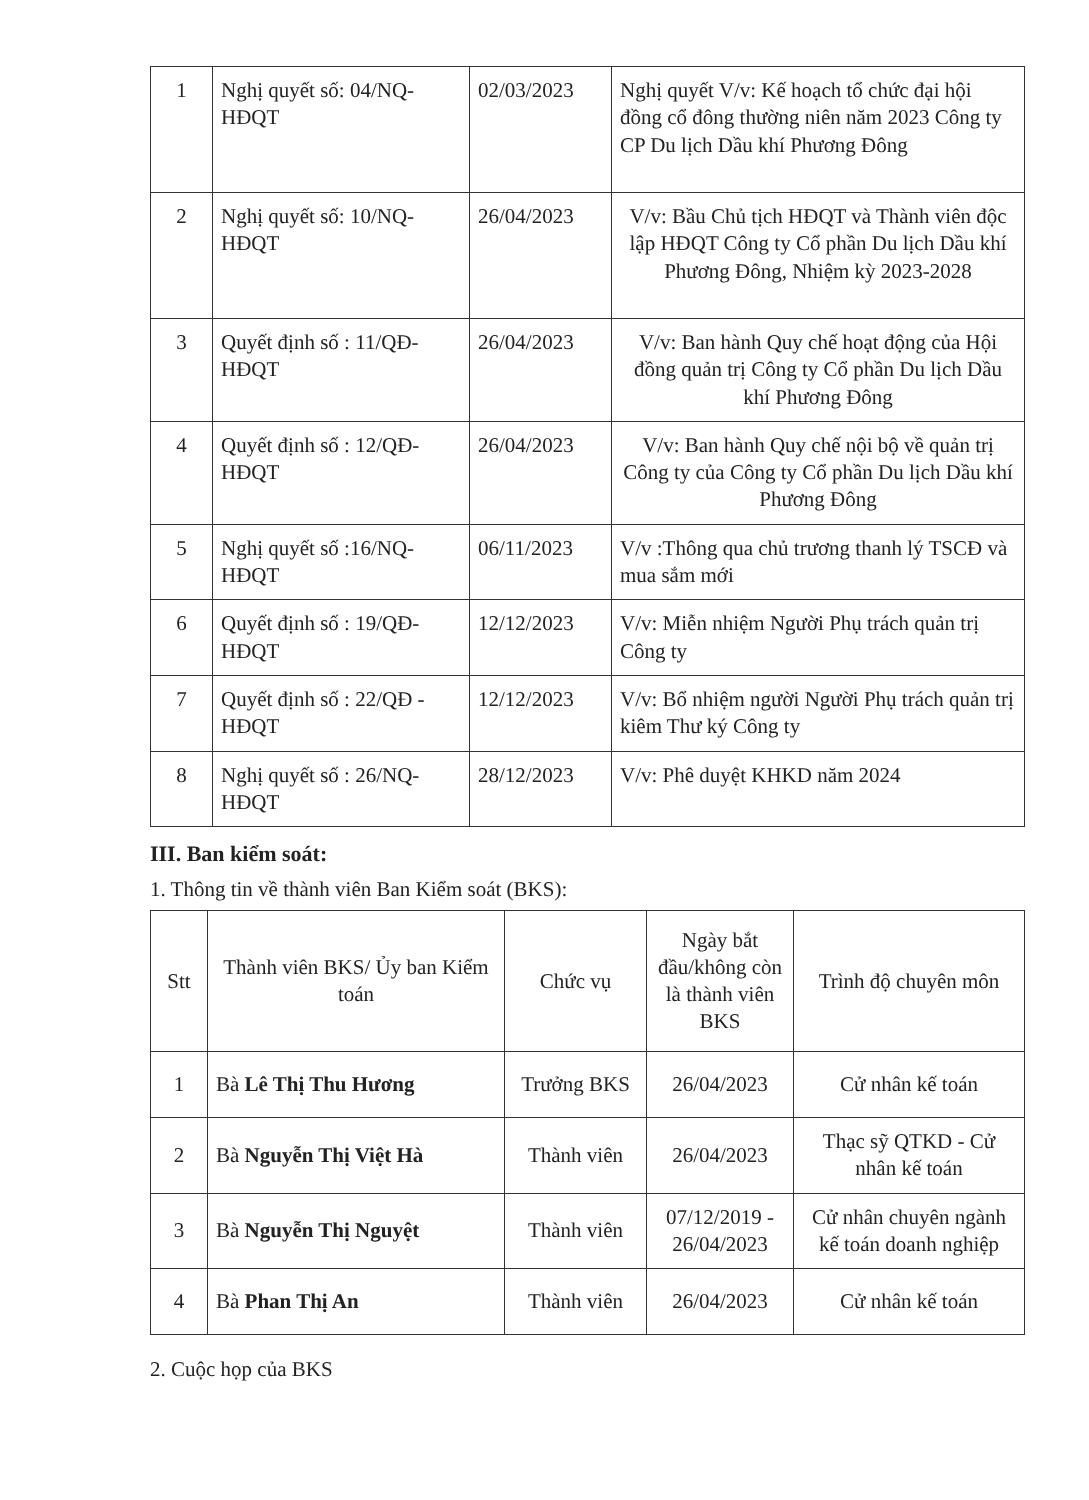| 1 | Nghị quyết số: 04/NQ-HĐQT | 02/03/2023 | Nghị quyết V/v: Kế hoạch tổ chức đại hội đồng cổ đông thường niên năm 2023 Công ty CP Du lịch Dầu khí Phương Đông |
| 2 | Nghị quyết số: 10/NQ-HĐQT | 26/04/2023 | V/v: Bầu Chủ tịch HĐQT và Thành viên độc lập HĐQT Công ty Cổ phần Du lịch Dầu khí Phương Đông, Nhiệm kỳ 2023-2028 |
| 3 | Quyết định số : 11/QĐ-HĐQT | 26/04/2023 | V/v: Ban hành Quy chế hoạt động của Hội đồng quản trị Công ty Cổ phần Du lịch Dầu khí Phương Đông |
| 4 | Quyết định số : 12/QĐ-HĐQT | 26/04/2023 | V/v: Ban hành Quy chế nội bộ về quản trị Công ty của Công ty Cổ phần Du lịch Dầu khí Phương Đông |
| 5 | Nghị quyết số :16/NQ-HĐQT | 06/11/2023 | V/v :Thông qua chủ trương thanh lý TSCĐ và mua sắm mới |
| 6 | Quyết định số : 19/QĐ-HĐQT | 12/12/2023 | V/v: Miễn nhiệm Người Phụ trách quản trị Công ty |
| 7 | Quyết định số : 22/QĐ -HĐQT | 12/12/2023 | V/v: Bổ nhiệm người Người Phụ trách quản trị kiêm Thư ký Công ty |
| 8 | Nghị quyết số : 26/NQ-HĐQT | 28/12/2023 | V/v: Phê duyệt KHKD năm 2024 |
III. Ban kiểm soát:
1. Thông tin về thành viên Ban Kiểm soát (BKS):
| Stt | Thành viên BKS/ Ủy ban Kiểm toán | Chức vụ | Ngày bắt đầu/không còn là thành viên BKS | Trình độ chuyên môn |
| --- | --- | --- | --- | --- |
| 1 | Bà Lê Thị Thu Hương | Trưởng BKS | 26/04/2023 | Cử nhân kế toán |
| 2 | Bà Nguyễn Thị Việt Hà | Thành viên | 26/04/2023 | Thạc sỹ QTKD - Cử nhân kế toán |
| 3 | Bà Nguyễn Thị Nguyệt | Thành viên | 07/12/2019 - 26/04/2023 | Cử nhân chuyên ngành kế toán doanh nghiệp |
| 4 | Bà Phan Thị An | Thành viên | 26/04/2023 | Cử nhân kế toán |
2. Cuộc họp của BKS